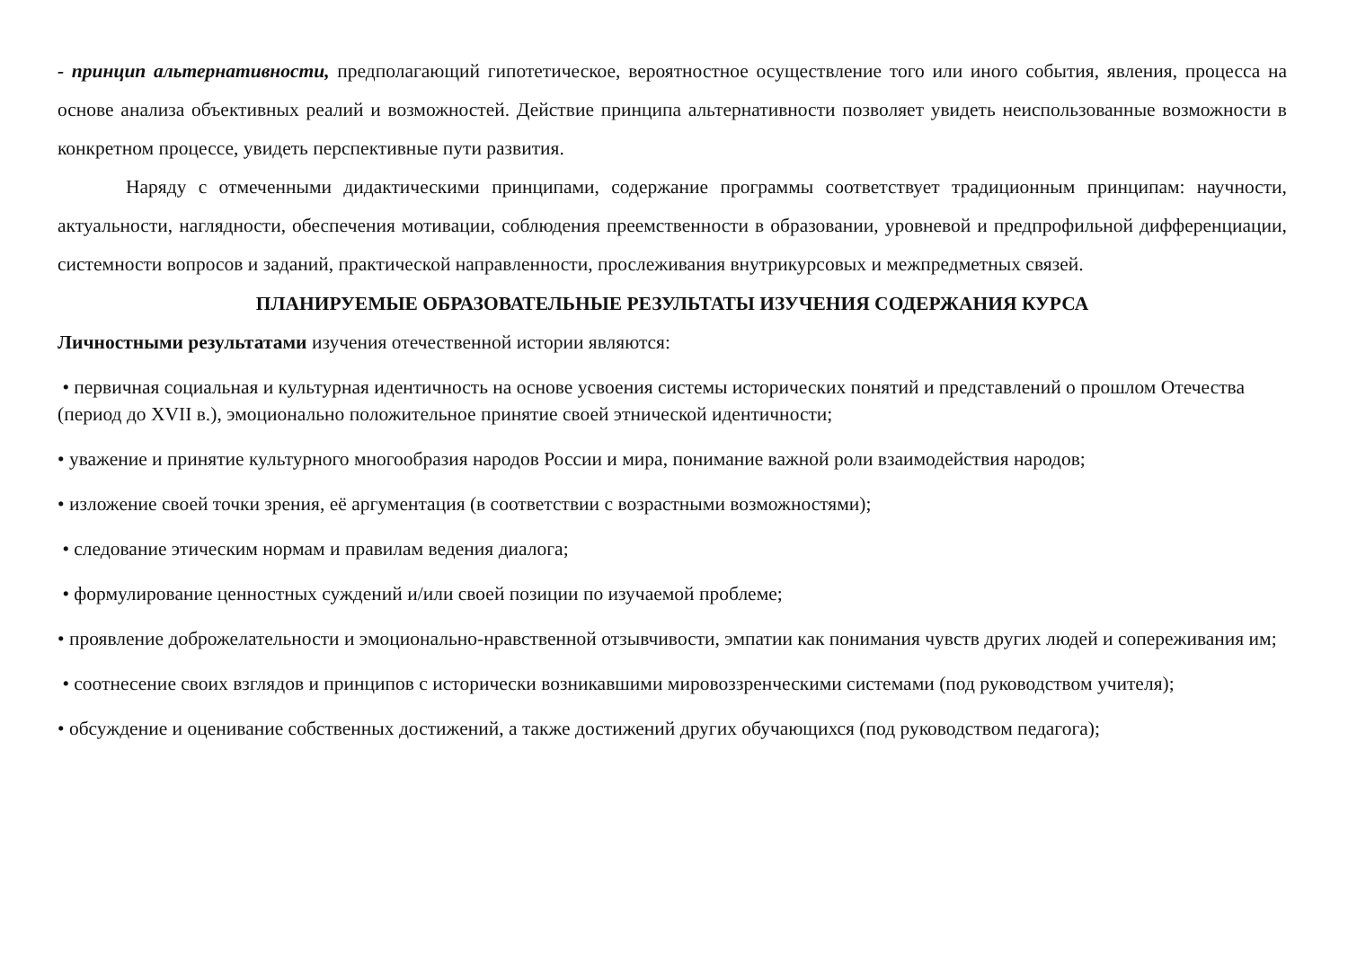- принцип альтернативности, предполагающий гипотетическое, вероятностное осуществление того или иного события, явления, процесса на основе анализа объективных реалий и возможностей. Действие принципа альтернативности позволяет увидеть неиспользованные возможности в конкретном процессе, увидеть перспективные пути развития.
Наряду с отмеченными дидактическими принципами, содержание программы соответствует традиционным принципам: научности, актуальности, наглядности, обеспечения мотивации, соблюдения преемственности в образовании, уровневой и предпрофильной дифференциации, системности вопросов и заданий, практической направленности, прослеживания внутрикурсовых и межпредметных связей.
ПЛАНИРУЕМЫЕ ОБРАЗОВАТЕЛЬНЫЕ РЕЗУЛЬТАТЫ ИЗУЧЕНИЯ СОДЕРЖАНИЯ КУРСА
Личностными результатами изучения отечественной истории являются:
• первичная социальная и культурная идентичность на основе усвоения системы исторических понятий и представлений о прошлом Отечества (период до XVII в.), эмоционально положительное принятие своей этнической идентичности;
• уважение и принятие культурного многообразия народов России и мира, понимание важной роли взаимодействия народов;
• изложение своей точки зрения, её аргументация (в соответствии с возрастными возможностями);
• следование этическим нормам и правилам ведения диалога;
• формулирование ценностных суждений и/или своей позиции по изучаемой проблеме;
• проявление доброжелательности и эмоционально-нравственной отзывчивости, эмпатии как понимания чувств других людей и сопереживания им;
• соотнесение своих взглядов и принципов с исторически возникавшими мировоззренческими системами (под руководством учителя);
• обсуждение и оценивание собственных достижений, а также достижений других обучающихся (под руководством педагога);